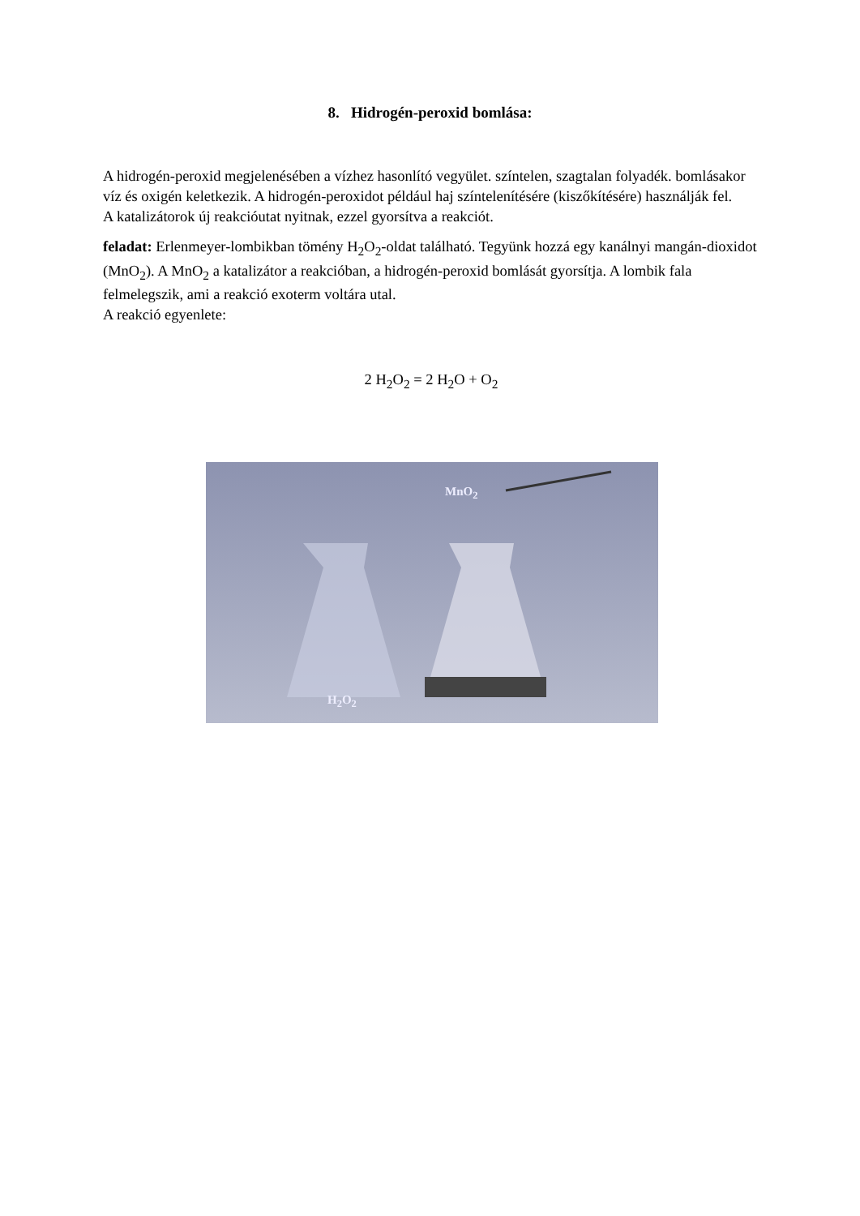8. Hidrogén-peroxid bomlása:
A hidrogén-peroxid megjelenésében a vízhez hasonlító vegyület. színtelen, szagtalan folyadék. bomlásakor víz és oxigén keletkezik. A hidrogén-peroxidot például haj színtelenítésére (kiszőkítésére) használják fel.
A katalizátorok új reakcióutat nyitnak, ezzel gyorsítva a reakciót.
feladat: Erlenmeyer-lombikban tömény H<sub>2</sub>O<sub>2</sub>-oldat található. Tegyünk hozzá egy kanálnyi mangán-dioxidot (MnO<sub>2</sub>). A MnO<sub>2</sub> a katalizátor a reakcióban, a hidrogén-peroxid bomlását gyorsítja. A lombik fala felmelegszik, ami a reakció exoterm voltára utal.
A reakció egyenlete:
2 H<sub>2</sub>O<sub>2</sub> = 2 H<sub>2</sub>O + O<sub>2</sub>
MnO<sub>2</sub>
H<sub>2</sub>O<sub>2</sub>